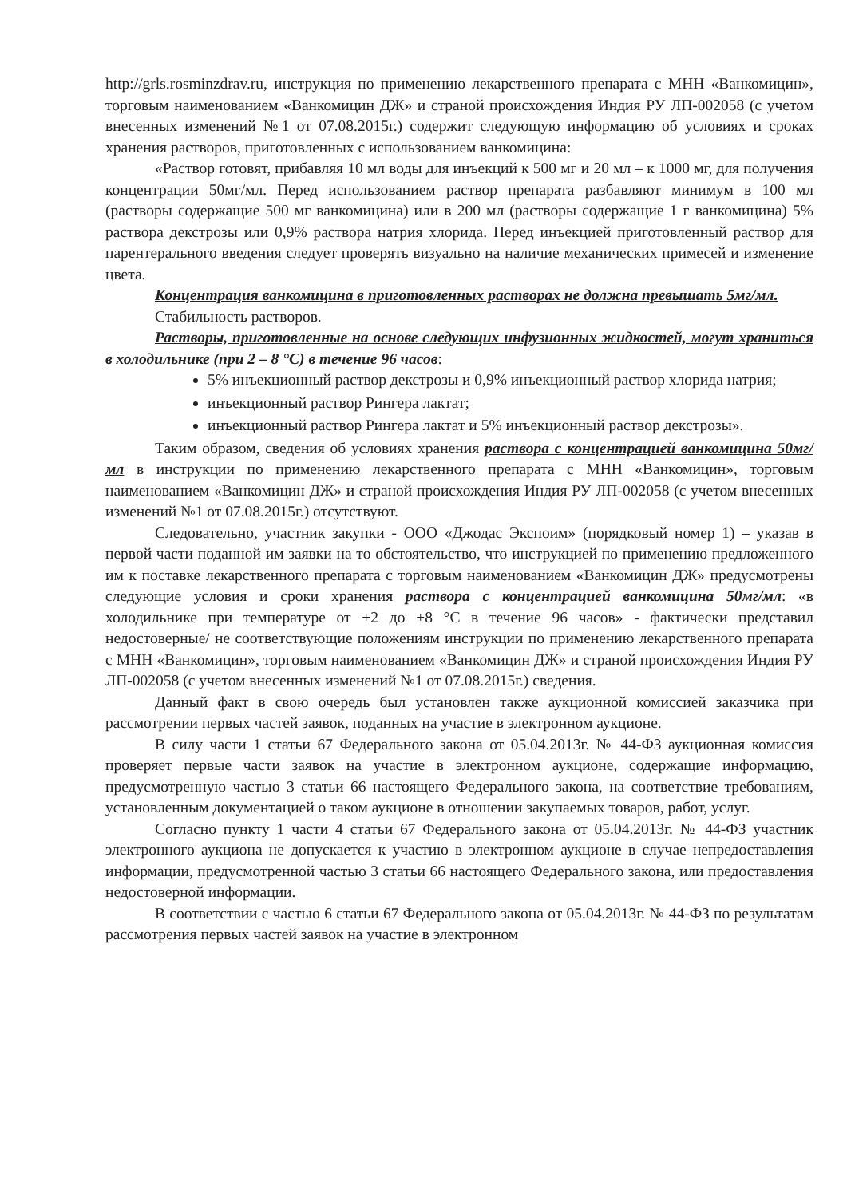http://grls.rosminzdrav.ru, инструкция по применению лекарственного препарата с МНН «Ванкомицин», торговым наименованием «Ванкомицин ДЖ» и страной происхождения Индия РУ ЛП-002058 (с учетом внесенных изменений №1 от 07.08.2015г.) содержит следующую информацию об условиях и сроках хранения растворов, приготовленных с использованием ванкомицина:
«Раствор готовят, прибавляя 10 мл воды для инъекций к 500 мг и 20 мл – к 1000 мг, для получения концентрации 50мг/мл. Перед использованием раствор препарата разбавляют минимум в 100 мл (растворы содержащие 500 мг ванкомицина) или в 200 мл (растворы содержащие 1 г ванкомицина) 5% раствора декстрозы или 0,9% раствора натрия хлорида. Перед инъекцией приготовленный раствор для парентерального введения следует проверять визуально на наличие механических примесей и изменение цвета.
Концентрация ванкомицина в приготовленных растворах не должна превышать 5мг/мл.
Стабильность растворов.
Растворы, приготовленные на основе следующих инфузионных жидкостей, могут храниться в холодильнике (при 2 – 8 °C) в течение 96 часов:
5% инъекционный раствор декстрозы и 0,9% инъекционный раствор хлорида натрия;
инъекционный раствор Рингера лактат;
инъекционный раствор Рингера лактат и 5% инъекционный раствор декстрозы».
Таким образом, сведения об условиях хранения раствора с концентрацией ванкомицина 50мг/мл в инструкции по применению лекарственного препарата с МНН «Ванкомицин», торговым наименованием «Ванкомицин ДЖ» и страной происхождения Индия РУ ЛП-002058 (с учетом внесенных изменений №1 от 07.08.2015г.) отсутствуют.
Следовательно, участник закупки - ООО «Джодас Экспоим» (порядковый номер 1) – указав в первой части поданной им заявки на то обстоятельство, что инструкцией по применению предложенного им к поставке лекарственного препарата с торговым наименованием «Ванкомицин ДЖ» предусмотрены следующие условия и сроки хранения раствора с концентрацией ванкомицина 50мг/мл: «в холодильнике при температуре от +2 до +8 °C в течение 96 часов» - фактически представил недостоверные/ не соответствующие положениям инструкции по применению лекарственного препарата с МНН «Ванкомицин», торговым наименованием «Ванкомицин ДЖ» и страной происхождения Индия РУ ЛП-002058 (с учетом внесенных изменений №1 от 07.08.2015г.) сведения.
Данный факт в свою очередь был установлен также аукционной комиссией заказчика при рассмотрении первых частей заявок, поданных на участие в электронном аукционе.
В силу части 1 статьи 67 Федерального закона от 05.04.2013г. № 44-ФЗ аукционная комиссия проверяет первые части заявок на участие в электронном аукционе, содержащие информацию, предусмотренную частью 3 статьи 66 настоящего Федерального закона, на соответствие требованиям, установленным документацией о таком аукционе в отношении закупаемых товаров, работ, услуг.
Согласно пункту 1 части 4 статьи 67 Федерального закона от 05.04.2013г. № 44-ФЗ участник электронного аукциона не допускается к участию в электронном аукционе в случае непредоставления информации, предусмотренной частью 3 статьи 66 настоящего Федерального закона, или предоставления недостоверной информации.
В соответствии с частью 6 статьи 67 Федерального закона от 05.04.2013г. № 44-ФЗ по результатам рассмотрения первых частей заявок на участие в электронном